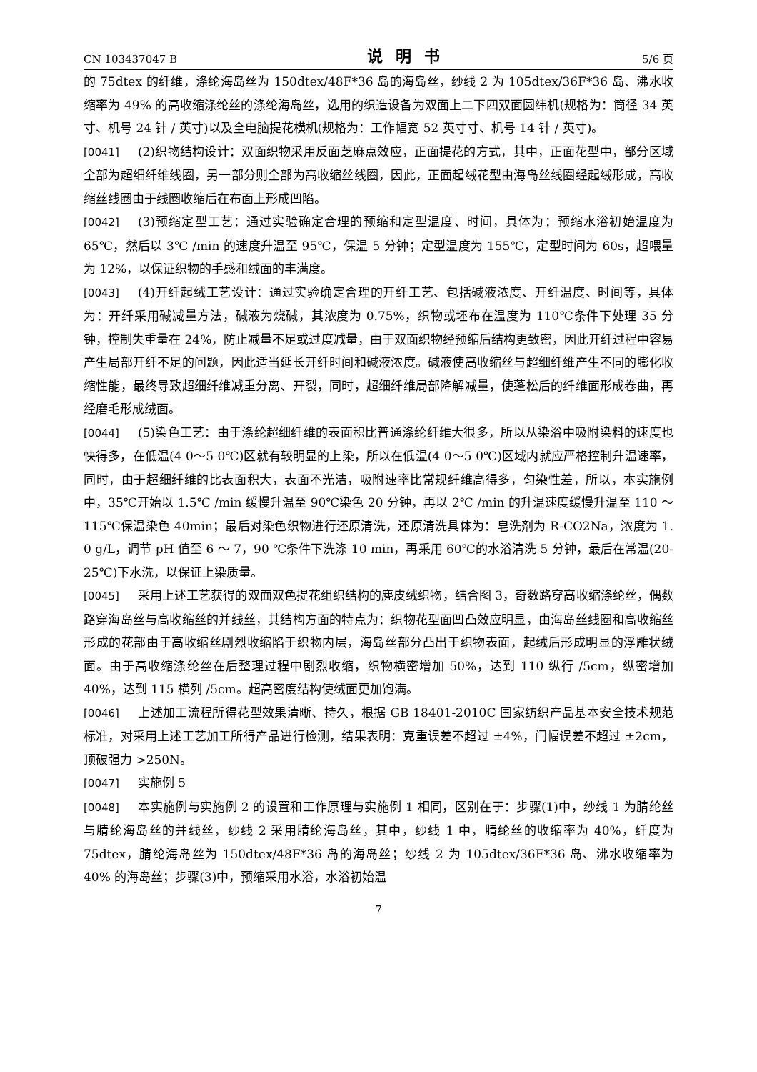CN 103437047 B 说明书 5/6 页
的 75dtex 的纤维，涤纶海岛丝为 150dtex/48F*36 岛的海岛丝，纱线 2 为 105dtex/36F*36 岛、沸水收缩率为 49% 的高收缩涤纶丝的涤纶海岛丝，选用的织造设备为双面上二下四双面圆纬机(规格为：筒径 34 英寸、机号 24 针 / 英寸)以及全电脑提花横机(规格为：工作幅宽 52 英寸寸、机号 14 针 / 英寸)。
[0041] (2)织物结构设计：双面织物采用反面芝麻点效应，正面提花的方式，其中，正面花型中，部分区域全部为超细纤维线圈，另一部分则全部为高收缩丝线圈，因此，正面起绒花型由海岛丝线圈经起绒形成，高收缩丝线圈由于线圈收缩后在布面上形成凹陷。
[0042] (3)预缩定型工艺：通过实验确定合理的预缩和定型温度、时间，具体为：预缩水浴初始温度为 65℃，然后以 3℃ /min 的速度升温至 95℃，保温 5 分钟；定型温度为 155℃，定型时间为 60s，超喂量为 12%，以保证织物的手感和绒面的丰满度。
[0043] (4)开纤起绒工艺设计：通过实验确定合理的开纤工艺、包括碱液浓度、开纤温度、时间等，具体为：开纤采用碱减量方法，碱液为烧碱，其浓度为 0.75%，织物或坯布在温度为 110℃条件下处理 35 分钟，控制失重量在 24%，防止减量不足或过度减量，由于双面织物经预缩后结构更致密，因此开纤过程中容易产生局部开纤不足的问题，因此适当延长开纤时间和碱液浓度。碱液使高收缩丝与超细纤维产生不同的膨化收缩性能，最终导致超细纤维减重分离、开裂，同时，超细纤维局部降解减量，使蓬松后的纤维面形成卷曲，再经磨毛形成绒面。
[0044] (5)染色工艺：由于涤纶超细纤维的表面积比普通涤纶纤维大很多，所以从染浴中吸附染料的速度也快得多，在低温(4 0～5 0℃)区就有较明显的上染，所以在低温(4 0～5 0℃)区域内就应严格控制升温速率，同时，由于超细纤维的比表面积大，表面不光洁，吸附速率比常规纤维高得多，匀染性差，所以，本实施例中，35℃开始以 1.5℃ /min 缓慢升温至 90℃染色 20 分钟，再以 2℃ /min 的升温速度缓慢升温至 110 ～ 115℃保温染色 40min；最后对染色织物进行还原清洗，还原清洗具体为：皂洗剂为 R-CO2Na，浓度为 1. 0 g/L，调节 pH 值至 6 ～ 7，90 ℃条件下洗涤 10 min，再采用 60℃的水浴清洗 5 分钟，最后在常温(20-25℃)下水洗，以保证上染质量。
[0045] 采用上述工艺获得的双面双色提花组织结构的麂皮绒织物，结合图 3，奇数路穿高收缩涤纶丝，偶数路穿海岛丝与高收缩丝的并线丝，其结构方面的特点为：织物花型面凹凸效应明显，由海岛丝线圈和高收缩丝形成的花部由于高收缩丝剧烈收缩陷于织物内层，海岛丝部分凸出于织物表面，起绒后形成明显的浮雕状绒面。由于高收缩涤纶丝在后整理过程中剧烈收缩，织物横密增加 50%，达到 110 纵行 /5cm，纵密增加 40%，达到 115 横列 /5cm。超高密度结构使绒面更加饱满。
[0046] 上述加工流程所得花型效果清晰、持久，根据 GB 18401-2010C 国家纺织产品基本安全技术规范标准，对采用上述工艺加工所得产品进行检测，结果表明：克重误差不超过 ±4%，门幅误差不超过 ±2cm，顶破强力 >250N。
[0047] 实施例 5
[0048] 本实施例与实施例 2 的设置和工作原理与实施例 1 相同，区别在于：步骤(1)中，纱线 1 为腈纶丝与腈纶海岛丝的并线丝，纱线 2 采用腈纶海岛丝，其中，纱线 1 中，腈纶丝的收缩率为 40%，纤度为 75dtex，腈纶海岛丝为 150dtex/48F*36 岛的海岛丝；纱线 2 为 105dtex/36F*36 岛、沸水收缩率为 40% 的海岛丝；步骤(3)中，预缩采用水浴，水浴初始温
7